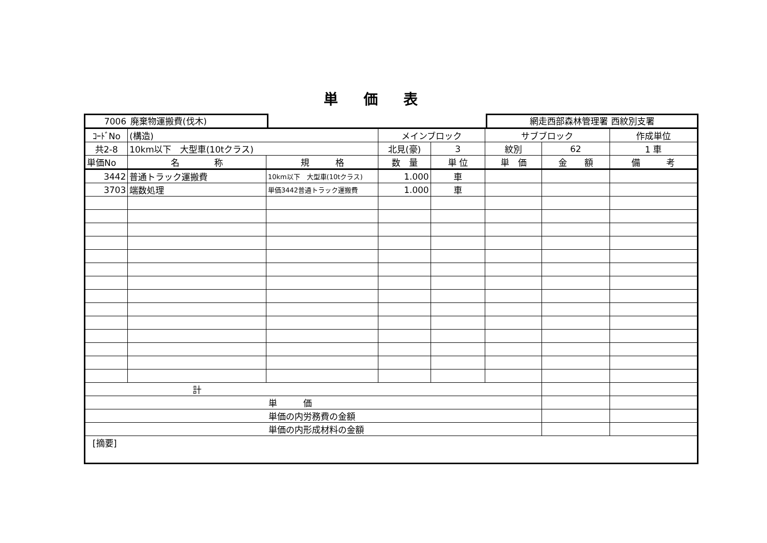単価表
7006 廃棄物運搬費(伐木) 網走西部森林管理署 西紋別支署
| ｺｰﾄﾞNo | (構造) | | メインブロック | | サブブロック | | 作成単位 |
| 共2-8 | 10km以下 大型車(10tクラス) | | 北見(豪) | 3 | 紋別 | 62 | 1 車 |
| 単価No | 名 称 | 規 格 | 数 量 | 単 位 | 単 価 | 金 額 | 備 考 |
| 3442 | 普通トラック運搬費 | 10km以下 大型車(10tクラス) | 1.000 | 車 | | | |
| 3703 | 端数処理 | 単価3442普通トラック運搬費 | 1.000 | 車 | | | |
| 計 | | | | | | | |
| 単 価 | | | | | | | |
| 単価の内労務費の金額 | | | | | | | |
| 単価の内形成材料の金額 | | | | | | | |
| [摘要] | | | | | | | |